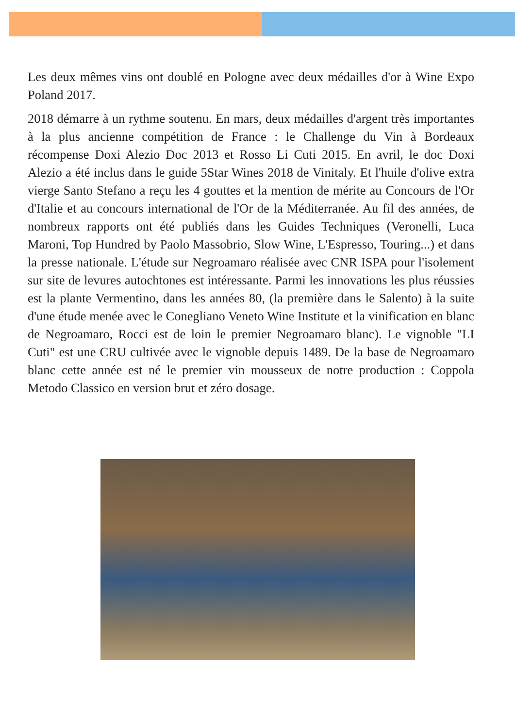Les deux mêmes vins ont doublé en Pologne avec deux médailles d'or à Wine Expo Poland 2017.
2018 démarre à un rythme soutenu. En mars, deux médailles d'argent très importantes à la plus ancienne compétition de France : le Challenge du Vin à Bordeaux récompense Doxi Alezio Doc 2013 et Rosso Li Cuti 2015. En avril, le doc Doxi Alezio a été inclus dans le guide 5Star Wines 2018 de Vinitaly. Et l'huile d'olive extra vierge Santo Stefano a reçu les 4 gouttes et la mention de mérite au Concours de l'Or d'Italie et au concours international de l'Or de la Méditerranée. Au fil des années, de nombreux rapports ont été publiés dans les Guides Techniques (Veronelli, Luca Maroni, Top Hundred by Paolo Massobrio, Slow Wine, L'Espresso, Touring...) et dans la presse nationale. L'étude sur Negroamaro réalisée avec CNR ISPA pour l'isolement sur site de levures autochtones est intéressante. Parmi les innovations les plus réussies est la plante Vermentino, dans les années 80, (la première dans le Salento) à la suite d'une étude menée avec le Conegliano Veneto Wine Institute et la vinification en blanc de Negroamaro, Rocci est de loin le premier Negroamaro blanc). Le vignoble "LI Cuti" est une CRU cultivée avec le vignoble depuis 1489. De la base de Negroamaro blanc cette année est né le premier vin mousseux de notre production : Coppola Metodo Classico en version brut et zéro dosage.